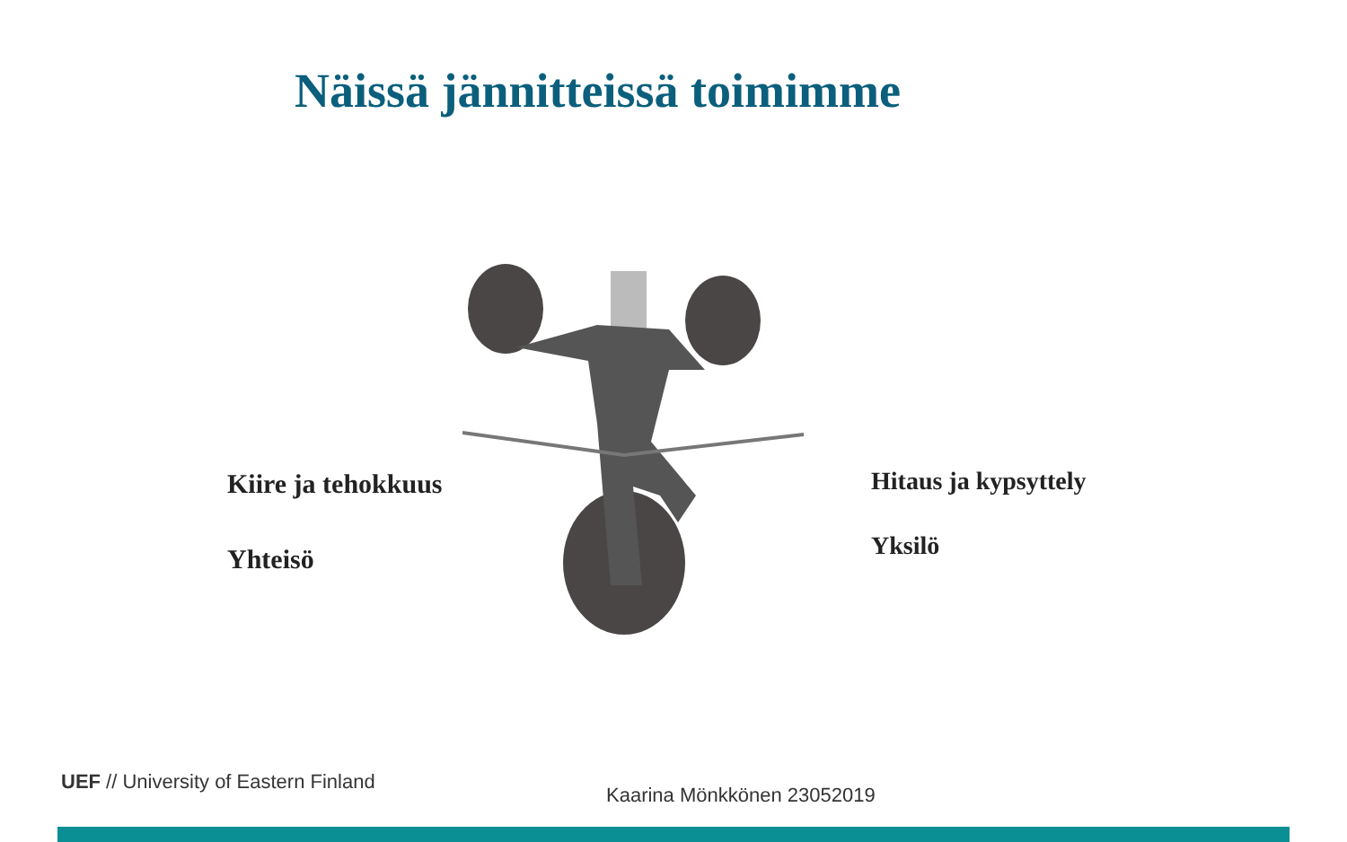Näissä jännitteissä toimimme
Kiire ja tehokkuus
Yhteisö
Hitaus ja kypsyttely
Yksilö
UEF // University of Eastern Finland
Kaarina Mönkkönen 23052019